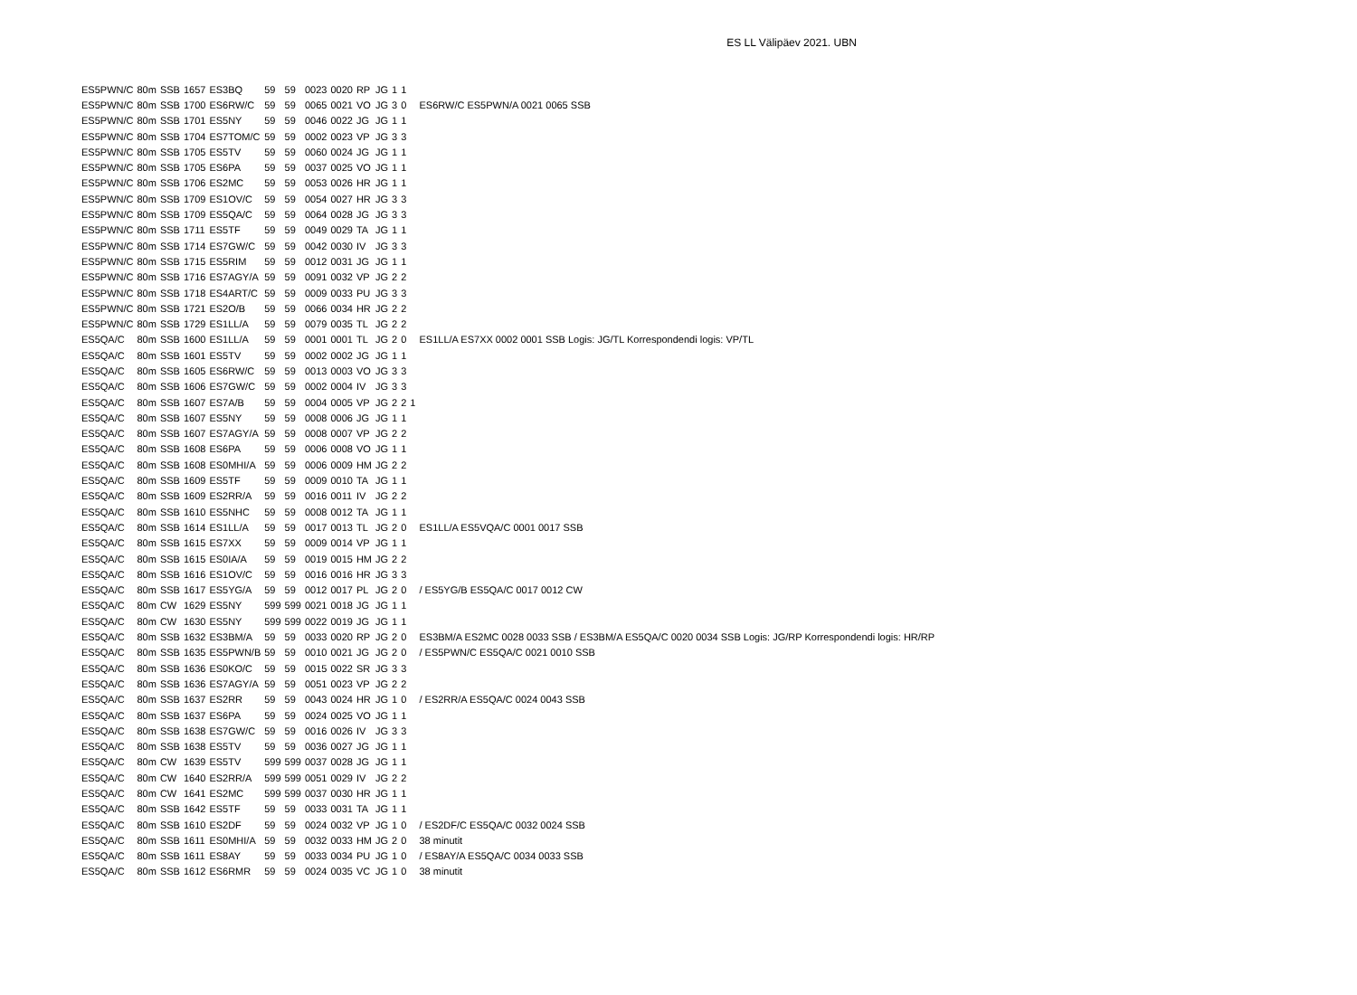ES LL Välipäev 2021. UBN
| ES5PWN/C | 80m | SSB | 1657 | ES3BQ | 59 | 59 | 0023 | 0020 | RP | JG | 1 | 1 | | |
| ES5PWN/C | 80m | SSB | 1700 | ES6RW/C | 59 | 59 | 0065 | 0021 | VO | JG | 3 | 0 | | ES6RW/C ES5PWN/A 0021 0065 SSB |
| ES5PWN/C | 80m | SSB | 1701 | ES5NY | 59 | 59 | 0046 | 0022 | JG | JG | 1 | 1 | | |
| ES5PWN/C | 80m | SSB | 1704 | ES7TOM/C | 59 | 59 | 0002 | 0023 | VP | JG | 3 | 3 | | |
| ES5PWN/C | 80m | SSB | 1705 | ES5TV | 59 | 59 | 0060 | 0024 | JG | JG | 1 | 1 | | |
| ES5PWN/C | 80m | SSB | 1705 | ES6PA | 59 | 59 | 0037 | 0025 | VO | JG | 1 | 1 | | |
| ES5PWN/C | 80m | SSB | 1706 | ES2MC | 59 | 59 | 0053 | 0026 | HR | JG | 1 | 1 | | |
| ES5PWN/C | 80m | SSB | 1709 | ES1OV/C | 59 | 59 | 0054 | 0027 | HR | JG | 3 | 3 | | |
| ES5PWN/C | 80m | SSB | 1709 | ES5QA/C | 59 | 59 | 0064 | 0028 | JG | JG | 3 | 3 | | |
| ES5PWN/C | 80m | SSB | 1711 | ES5TF | 59 | 59 | 0049 | 0029 | TA | JG | 1 | 1 | | |
| ES5PWN/C | 80m | SSB | 1714 | ES7GW/C | 59 | 59 | 0042 | 0030 | IV | JG | 3 | 3 | | |
| ES5PWN/C | 80m | SSB | 1715 | ES5RIM | 59 | 59 | 0012 | 0031 | JG | JG | 1 | 1 | | |
| ES5PWN/C | 80m | SSB | 1716 | ES7AGY/A | 59 | 59 | 0091 | 0032 | VP | JG | 2 | 2 | | |
| ES5PWN/C | 80m | SSB | 1718 | ES4ART/C | 59 | 59 | 0009 | 0033 | PU | JG | 3 | 3 | | |
| ES5PWN/C | 80m | SSB | 1721 | ES2O/B | 59 | 59 | 0066 | 0034 | HR | JG | 2 | 2 | | |
| ES5PWN/C | 80m | SSB | 1729 | ES1LL/A | 59 | 59 | 0079 | 0035 | TL | JG | 2 | 2 | | |
| ES5QA/C | 80m | SSB | 1600 | ES1LL/A | 59 | 59 | 0001 | 0001 | TL | JG | 2 | 0 | | ES1LL/A ES7XX 0002 0001 SSB Logis: JG/TL Korrespondendi logis: VP/TL |
| ES5QA/C | 80m | SSB | 1601 | ES5TV | 59 | 59 | 0002 | 0002 | JG | JG | 1 | 1 | | |
| ES5QA/C | 80m | SSB | 1605 | ES6RW/C | 59 | 59 | 0013 | 0003 | VO | JG | 3 | 3 | | |
| ES5QA/C | 80m | SSB | 1606 | ES7GW/C | 59 | 59 | 0002 | 0004 | IV | JG | 3 | 3 | | |
| ES5QA/C | 80m | SSB | 1607 | ES7A/B | 59 | 59 | 0004 | 0005 | VP | JG | 2 | 2 | 1 | |
| ES5QA/C | 80m | SSB | 1607 | ES5NY | 59 | 59 | 0008 | 0006 | JG | JG | 1 | 1 | | |
| ES5QA/C | 80m | SSB | 1607 | ES7AGY/A | 59 | 59 | 0008 | 0007 | VP | JG | 2 | 2 | | |
| ES5QA/C | 80m | SSB | 1608 | ES6PA | 59 | 59 | 0006 | 0008 | VO | JG | 1 | 1 | | |
| ES5QA/C | 80m | SSB | 1608 | ES0MHI/A | 59 | 59 | 0006 | 0009 | HM | JG | 2 | 2 | | |
| ES5QA/C | 80m | SSB | 1609 | ES5TF | 59 | 59 | 0009 | 0010 | TA | JG | 1 | 1 | | |
| ES5QA/C | 80m | SSB | 1609 | ES2RR/A | 59 | 59 | 0016 | 0011 | IV | JG | 2 | 2 | | |
| ES5QA/C | 80m | SSB | 1610 | ES5NHC | 59 | 59 | 0008 | 0012 | TA | JG | 1 | 1 | | |
| ES5QA/C | 80m | SSB | 1614 | ES1LL/A | 59 | 59 | 0017 | 0013 | TL | JG | 2 | 0 | | ES1LL/A ES5VQA/C 0001 0017 SSB |
| ES5QA/C | 80m | SSB | 1615 | ES7XX | 59 | 59 | 0009 | 0014 | VP | JG | 1 | 1 | | |
| ES5QA/C | 80m | SSB | 1615 | ES0IA/A | 59 | 59 | 0019 | 0015 | HM | JG | 2 | 2 | | |
| ES5QA/C | 80m | SSB | 1616 | ES1OV/C | 59 | 59 | 0016 | 0016 | HR | JG | 3 | 3 | | |
| ES5QA/C | 80m | SSB | 1617 | ES5YG/A | 59 | 59 | 0012 | 0017 | PL | JG | 2 | 0 | | / ES5YG/B ES5QA/C 0017 0012 CW |
| ES5QA/C | 80m | CW | 1629 | ES5NY | 599 | 599 | 0021 | 0018 | JG | JG | 1 | 1 | | |
| ES5QA/C | 80m | CW | 1630 | ES5NY | 599 | 599 | 0022 | 0019 | JG | JG | 1 | 1 | | |
| ES5QA/C | 80m | SSB | 1632 | ES3BM/A | 59 | 59 | 0033 | 0020 | RP | JG | 2 | 0 | | ES3BM/A ES2MC 0028 0033 SSB / ES3BM/A ES5QA/C 0020 0034 SSB Logis: JG/RP Korrespondendi logis: HR/RP |
| ES5QA/C | 80m | SSB | 1635 | ES5PWN/B | 59 | 59 | 0010 | 0021 | JG | JG | 2 | 0 | | / ES5PWN/C ES5QA/C 0021 0010 SSB |
| ES5QA/C | 80m | SSB | 1636 | ES0KO/C | 59 | 59 | 0015 | 0022 | SR | JG | 3 | 3 | | |
| ES5QA/C | 80m | SSB | 1636 | ES7AGY/A | 59 | 59 | 0051 | 0023 | VP | JG | 2 | 2 | | |
| ES5QA/C | 80m | SSB | 1637 | ES2RR | 59 | 59 | 0043 | 0024 | HR | JG | 1 | 0 | | / ES2RR/A ES5QA/C 0024 0043 SSB |
| ES5QA/C | 80m | SSB | 1637 | ES6PA | 59 | 59 | 0024 | 0025 | VO | JG | 1 | 1 | | |
| ES5QA/C | 80m | SSB | 1638 | ES7GW/C | 59 | 59 | 0016 | 0026 | IV | JG | 3 | 3 | | |
| ES5QA/C | 80m | SSB | 1638 | ES5TV | 59 | 59 | 0036 | 0027 | JG | JG | 1 | 1 | | |
| ES5QA/C | 80m | CW | 1639 | ES5TV | 599 | 599 | 0037 | 0028 | JG | JG | 1 | 1 | | |
| ES5QA/C | 80m | CW | 1640 | ES2RR/A | 599 | 599 | 0051 | 0029 | IV | JG | 2 | 2 | | |
| ES5QA/C | 80m | CW | 1641 | ES2MC | 599 | 599 | 0037 | 0030 | HR | JG | 1 | 1 | | |
| ES5QA/C | 80m | SSB | 1642 | ES5TF | 59 | 59 | 0033 | 0031 | TA | JG | 1 | 1 | | |
| ES5QA/C | 80m | SSB | 1610 | ES2DF | 59 | 59 | 0024 | 0032 | VP | JG | 1 | 0 | | / ES2DF/C ES5QA/C 0032 0024 SSB |
| ES5QA/C | 80m | SSB | 1611 | ES0MHI/A | 59 | 59 | 0032 | 0033 | HM | JG | 2 | 0 | | 38 minutit |
| ES5QA/C | 80m | SSB | 1611 | ES8AY | 59 | 59 | 0033 | 0034 | PU | JG | 1 | 0 | | / ES8AY/A ES5QA/C 0034 0033 SSB |
| ES5QA/C | 80m | SSB | 1612 | ES6RMR | 59 | 59 | 0024 | 0035 | VC | JG | 1 | 0 | | 38 minutit |